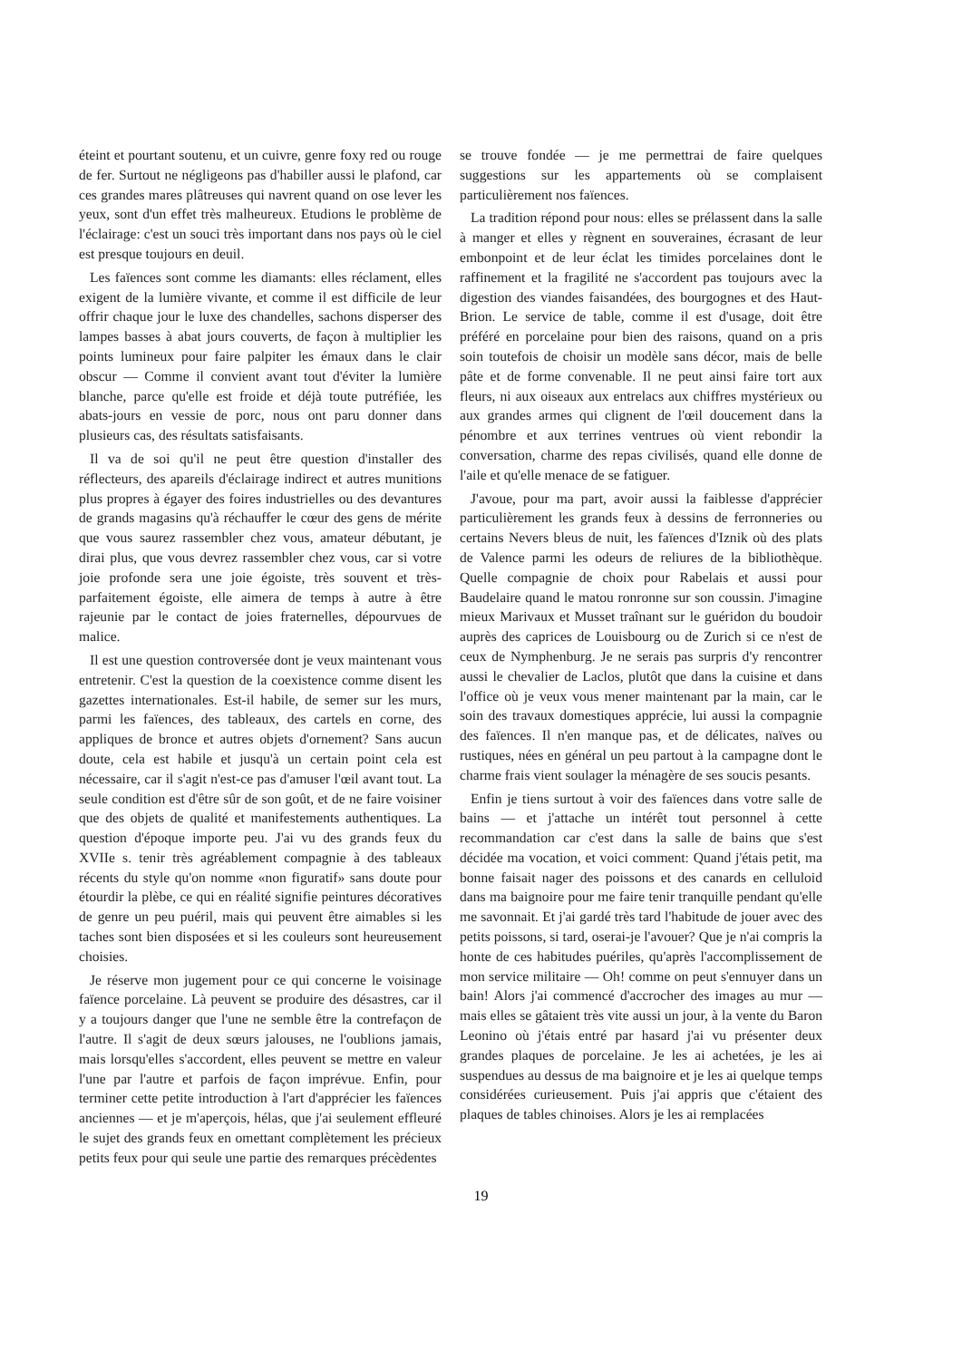éteint et pourtant soutenu, et un cuivre, genre foxy red ou rouge de fer. Surtout ne négligeons pas d'habiller aussi le plafond, car ces grandes mares plâtreuses qui navrent quand on ose lever les yeux, sont d'un effet très malheureux. Etudions le problème de l'éclairage: c'est un souci très important dans nos pays où le ciel est presque toujours en deuil.
Les faïences sont comme les diamants: elles réclament, elles exigent de la lumière vivante, et comme il est difficile de leur offrir chaque jour le luxe des chandelles, sachons disperser des lampes basses à abat jours couverts, de façon à multiplier les points lumineux pour faire palpiter les émaux dans le clair obscur — Comme il convient avant tout d'éviter la lumière blanche, parce qu'elle est froide et déjà toute putréfiée, les abats-jours en vessie de porc, nous ont paru donner dans plusieurs cas, des résultats satisfaisants.
Il va de soi qu'il ne peut être question d'installer des réflecteurs, des apareils d'éclairage indirect et autres munitions plus propres à égayer des foires industrielles ou des devantures de grands magasins qu'à réchauffer le cœur des gens de mérite que vous saurez rassembler chez vous, amateur débutant, je dirai plus, que vous devrez rassembler chez vous, car si votre joie profonde sera une joie égoiste, très souvent et très-parfaitement égoiste, elle aimera de temps à autre à être rajeunie par le contact de joies fraternelles, dépourvues de malice.
Il est une question controversée dont je veux maintenant vous entretenir. C'est la question de la coexistence comme disent les gazettes internationales. Est-il habile, de semer sur les murs, parmi les faïences, des tableaux, des cartels en corne, des appliques de bronce et autres objets d'ornement? Sans aucun doute, cela est habile et jusqu'à un certain point cela est nécessaire, car il s'agit n'est-ce pas d'amuser l'œil avant tout. La seule condition est d'être sûr de son goût, et de ne faire voisiner que des objets de qualité et manifestements authentiques. La question d'époque importe peu. J'ai vu des grands feux du XVIIe s. tenir très agréablement compagnie à des tableaux récents du style qu'on nomme «non figuratif» sans doute pour étourdir la plèbe, ce qui en réalité signifie peintures décoratives de genre un peu puéril, mais qui peuvent être aimables si les taches sont bien disposées et si les couleurs sont heureusement choisies.
Je réserve mon jugement pour ce qui concerne le voisinage faïence porcelaine. Là peuvent se produire des désastres, car il y a toujours danger que l'une ne semble être la contrefaçon de l'autre. Il s'agit de deux sœurs jalouses, ne l'oublions jamais, mais lorsqu'elles s'accordent, elles peuvent se mettre en valeur l'une par l'autre et parfois de façon imprévue. Enfin, pour terminer cette petite introduction à l'art d'apprécier les faïences anciennes — et je m'aperçois, hélas, que j'ai seulement effleuré le sujet des grands feux en omettant complètement les précieux petits feux pour qui seule une partie des remarques précèdentes
se trouve fondée — je me permettrai de faire quelques suggestions sur les appartements où se complaisent particulièrement nos faïences.
La tradition répond pour nous: elles se prélassent dans la salle à manger et elles y règnent en souveraines, écrasant de leur embonpoint et de leur éclat les timides porcelaines dont le raffinement et la fragilité ne s'accordent pas toujours avec la digestion des viandes faisandées, des bourgognes et des Haut-Brion. Le service de table, comme il est d'usage, doit être préféré en porcelaine pour bien des raisons, quand on a pris soin toutefois de choisir un modèle sans décor, mais de belle pâte et de forme convenable. Il ne peut ainsi faire tort aux fleurs, ni aux oiseaux aux entrelacs aux chiffres mystérieux ou aux grandes armes qui clignent de l'œil doucement dans la pénombre et aux terrines ventrues où vient rebondir la conversation, charme des repas civilisés, quand elle donne de l'aile et qu'elle menace de se fatiguer.
J'avoue, pour ma part, avoir aussi la faiblesse d'apprécier particulièrement les grands feux à dessins de ferronneries ou certains Nevers bleus de nuit, les faïences d'Iznik où des plats de Valence parmi les odeurs de reliures de la bibliothèque. Quelle compagnie de choix pour Rabelais et aussi pour Baudelaire quand le matou ronronne sur son coussin. J'imagine mieux Marivaux et Musset traînant sur le guéridon du boudoir auprès des caprices de Louisbourg ou de Zurich si ce n'est de ceux de Nymphenburg. Je ne serais pas surpris d'y rencontrer aussi le chevalier de Laclos, plutôt que dans la cuisine et dans l'office où je veux vous mener maintenant par la main, car le soin des travaux domestiques apprécie, lui aussi la compagnie des faïences. Il n'en manque pas, et de délicates, naïves ou rustiques, nées en général un peu partout à la campagne dont le charme frais vient soulager la ménagère de ses soucis pesants.
Enfin je tiens surtout à voir des faïences dans votre salle de bains — et j'attache un intérêt tout personnel à cette recommandation car c'est dans la salle de bains que s'est décidée ma vocation, et voici comment: Quand j'étais petit, ma bonne faisait nager des poissons et des canards en celluloid dans ma baignoire pour me faire tenir tranquille pendant qu'elle me savonnait. Et j'ai gardé très tard l'habitude de jouer avec des petits poissons, si tard, oserai-je l'avouer? Que je n'ai compris la honte de ces habitudes puériles, qu'après l'accomplissement de mon service militaire — Oh! comme on peut s'ennuyer dans un bain! Alors j'ai commencé d'accrocher des images au mur — mais elles se gâtaient très vite aussi un jour, à la vente du Baron Leonino où j'étais entré par hasard j'ai vu présenter deux grandes plaques de porcelaine. Je les ai achetées, je les ai suspendues au dessus de ma baignoire et je les ai quelque temps considérées curieusement. Puis j'ai appris que c'étaient des plaques de tables chinoises. Alors je les ai remplacées
19